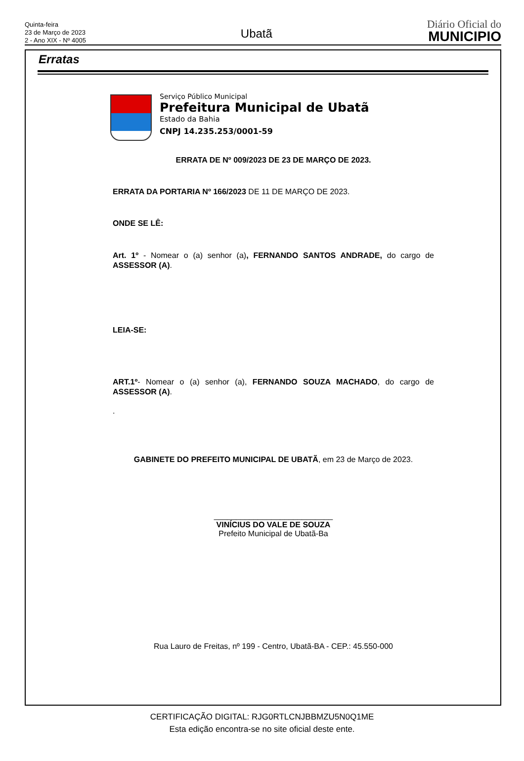Quinta-feira
23 de Março de 2023
2 - Ano XIX - Nº 4005
Ubatã
Diário Oficial do
MUNICIPIO
Erratas
Serviço Público Municipal
Prefeitura Municipal de Ubatã
Estado da Bahia
CNPJ 14.235.253/0001-59
ERRATA DE Nº 009/2023 DE 23 DE MARÇO DE 2023.
ERRATA DA PORTARIA Nº 166/2023 DE 11 DE MARÇO DE 2023.
ONDE SE LÊ:
Art. 1º - Nomear o (a) senhor (a), FERNANDO SANTOS ANDRADE, do cargo de ASSESSOR (A).
LEIA-SE:
ART.1º- Nomear o (a) senhor (a), FERNANDO SOUZA MACHADO, do cargo de ASSESSOR (A).
.
GABINETE DO PREFEITO MUNICIPAL DE UBATÃ, em 23 de Março de 2023.
___________________________
VINÍCIUS DO VALE DE SOUZA
Prefeito Municipal de Ubatã-Ba
Rua Lauro de Freitas, nº 199 - Centro, Ubatã-BA - CEP.: 45.550-000
CERTIFICAÇÃO DIGITAL: RJG0RTLCNJBBMZU5N0Q1ME
Esta edição encontra-se no site oficial deste ente.